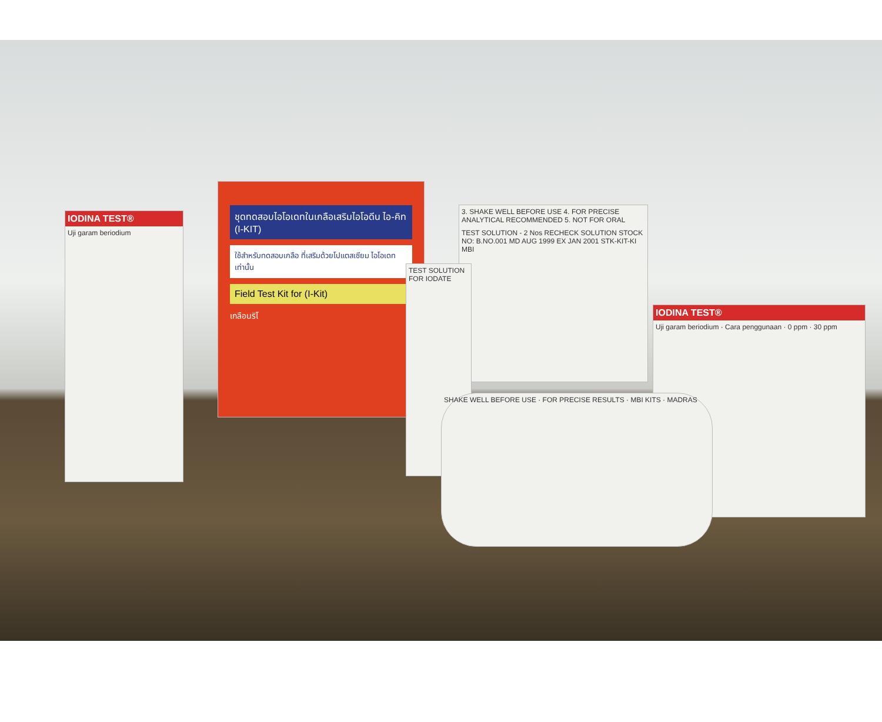IODINA TEST®
Uji garam beriodium
ชุดทดสอบไอโอเดทในเกลือเสริมไอโอดีน ไอ-คิท (I-KIT)
ใช้สำหรับทดสอบเกลือ ที่เสริมด้วยโปแตสเซียม ไอโอเดทเท่านั้น
Field Test Kit for (I-Kit)
เกลือนริโ
3. SHAKE WELL BEFORE USE 4. FOR PRECISE ANALYTICAL RECOMMENDED 5. NOT FOR ORAL
TEST SOLUTION - 2 Nos RECHECK SOLUTION STOCK NO: B.NO.001 MD AUG 1999 EX JAN 2001 STK-KIT-KI MBI
TEST SOLUTION FOR IODATE
IODINA TEST®
Uji garam beriodium · Cara penggunaan · 0 ppm · 30 ppm
SHAKE WELL BEFORE USE · FOR PRECISE RESULTS · MBI KITS · MADRAS